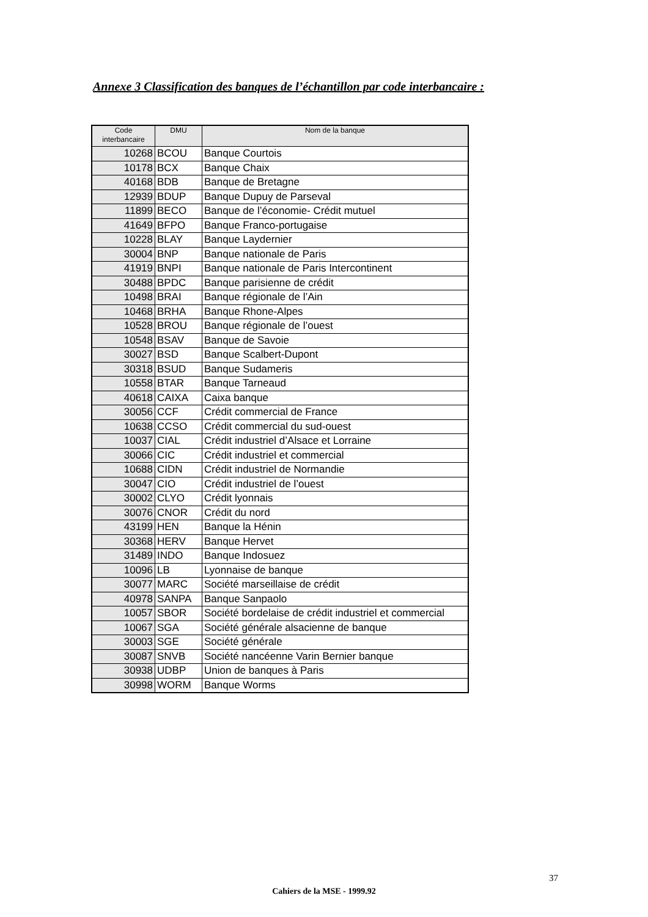Annexe 3 Classification des banques de l’échantillon par code interbancaire :
| Code interbancaire | DMU | Nom de la banque |
| --- | --- | --- |
| 10268 | BCOU | Banque Courtois |
| 10178 | BCX | Banque Chaix |
| 40168 | BDB | Banque de Bretagne |
| 12939 | BDUP | Banque Dupuy de Parseval |
| 11899 | BECO | Banque de l’économie- Crédit mutuel |
| 41649 | BFPO | Banque Franco-portugaise |
| 10228 | BLAY | Banque Laydernier |
| 30004 | BNP | Banque nationale de Paris |
| 41919 | BNPI | Banque nationale de Paris Intercontinent |
| 30488 | BPDC | Banque parisienne de crédit |
| 10498 | BRAI | Banque régionale de l’Ain |
| 10468 | BRHA | Banque Rhone-Alpes |
| 10528 | BROU | Banque régionale de l’ouest |
| 10548 | BSAV | Banque de Savoie |
| 30027 | BSD | Banque Scalbert-Dupont |
| 30318 | BSUD | Banque Sudameris |
| 10558 | BTAR | Banque Tarneaud |
| 40618 | CAIXA | Caixa banque |
| 30056 | CCF | Crédit commercial de France |
| 10638 | CCSO | Crédit commercial du sud-ouest |
| 10037 | CIAL | Crédit industriel d’Alsace et Lorraine |
| 30066 | CIC | Crédit industriel et commercial |
| 10688 | CIDN | Crédit industriel de Normandie |
| 30047 | CIO | Crédit industriel de l’ouest |
| 30002 | CLYO | Crédit lyonnais |
| 30076 | CNOR | Crédit du nord |
| 43199 | HEN | Banque la Hénin |
| 30368 | HERV | Banque Hervet |
| 31489 | INDO | Banque Indosuez |
| 10096 | LB | Lyonnaise de banque |
| 30077 | MARC | Société marseillaise de crédit |
| 40978 | SANPA | Banque Sanpaolo |
| 10057 | SBOR | Société bordelaise de crédit industriel et commercial |
| 10067 | SGA | Société générale alsacienne de banque |
| 30003 | SGE | Société générale |
| 30087 | SNVB | Société nancéenne Varin Bernier banque |
| 30938 | UDBP | Union de banques à Paris |
| 30998 | WORM | Banque Worms |
37
Cahiers de la MSE - 1999.92